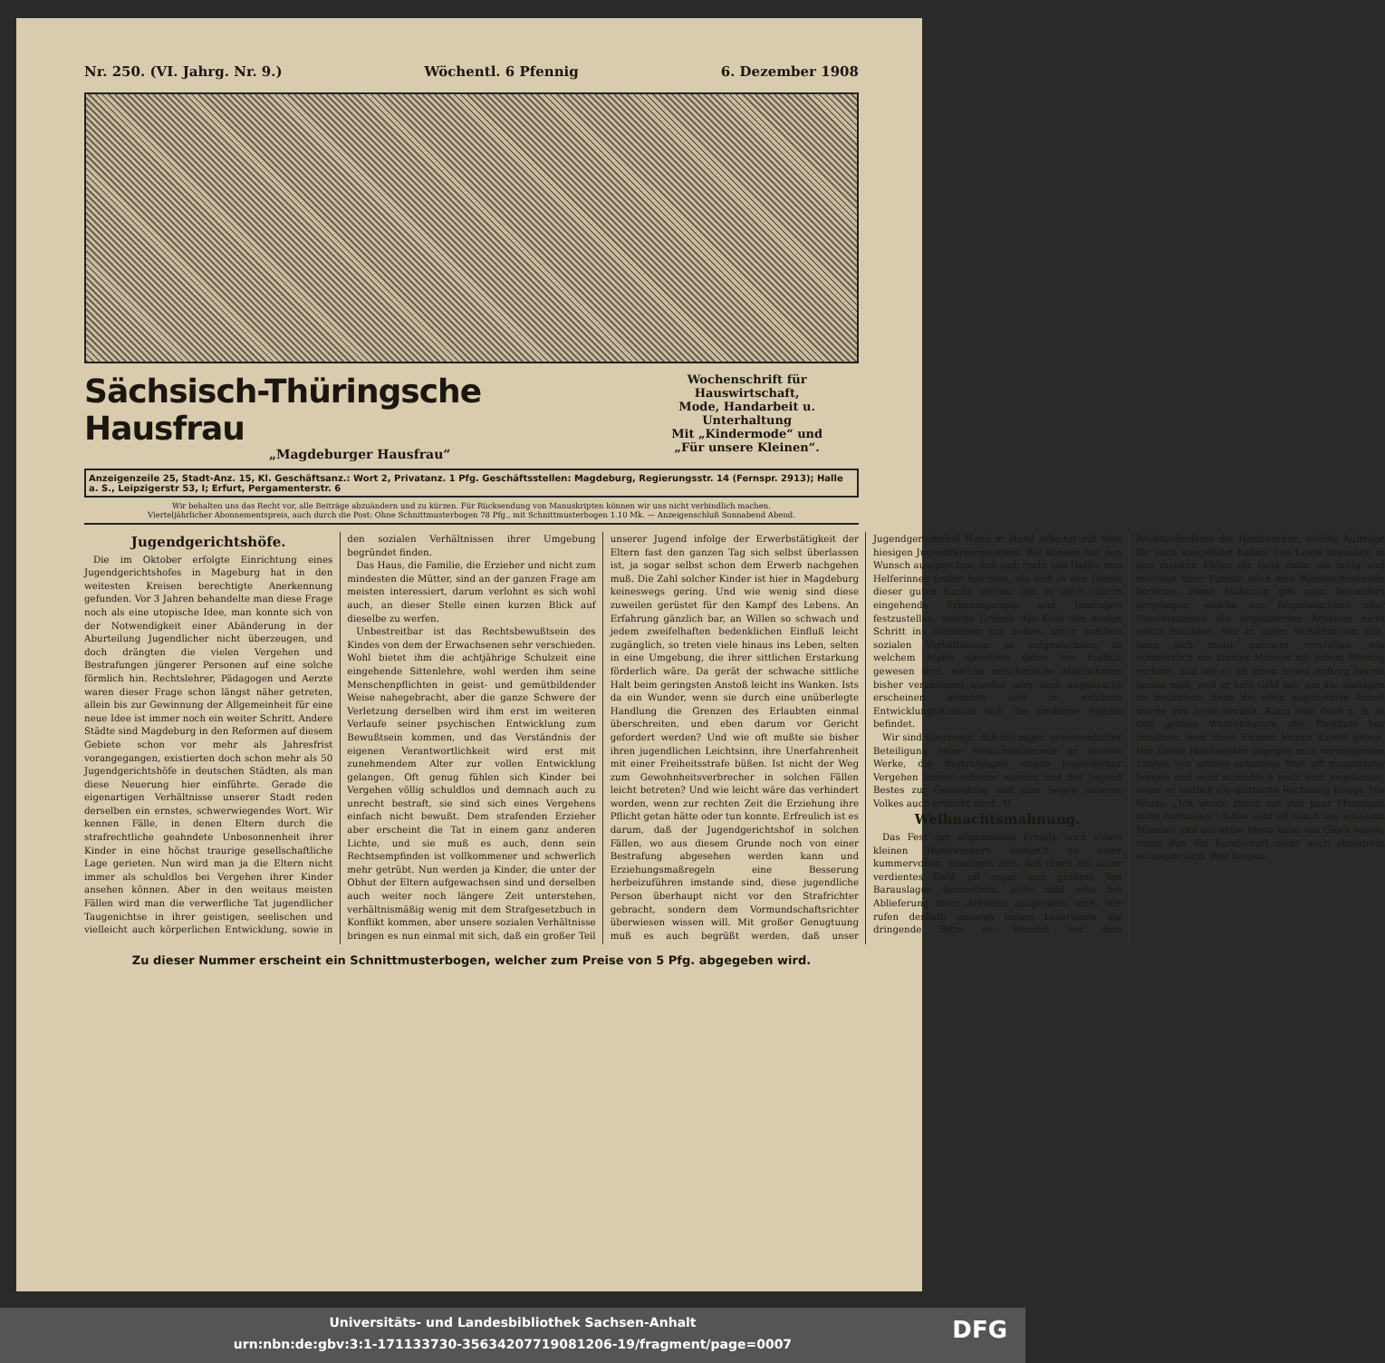Nr. 250. (VI. Jahrg. Nr. 9.) Wöchentl. 6 Pfennig 6. Dezember 1908
Sächsisch-Thüringsche Hausfrau
„Magdeburger Hausfrau“
Wochenschrift für Hauswirtschaft,
Mode, Handarbeit u. Unterhaltung
Mit „Kindermode“ und
„Für unsere Kleinen“.
Anzeigenzeile 25, Stadt-Anz. 15, Kl. Geschäftsanz.: Wort 2, Privatanz. 1 Pfg. Geschäftsstellen: Magdeburg, Regierungsstr. 14 (Fernspr. 2913); Halle a. S., Leipzigerstr 53, I; Erfurt, Pergamenterstr. 6
Wir behalten uns das Recht vor, alle Beiträge abzuändern und zu kürzen. Für Rücksendung von Manuskripten können wir uns nicht verbindlich machen.
Vierteljährlicher Abonnementspreis, auch durch die Post: Ohne Schnittmusterbogen 78 Pfg., mit Schnittmusterbogen 1.10 Mk. — Anzeigenschluß Sonnabend Abend.
Jugendgerichtshöfe.
Die im Oktober erfolgte Einrichtung eines Jugendgerichtshofes in Mageburg hat in den weitesten Kreisen berechtigte Anerkennung gefunden. Vor 3 Jahren behandelte man diese Frage noch als eine utopische Idee, man konnte sich von der Notwendigkeit einer Abänderung in der Aburteilung Jugendlicher nicht überzeugen, und doch drängten die vielen Vergehen und Bestrafungen jüngerer Personen auf eine solche förmlich hin. Rechtslehrer, Pädagogen und Aerzte waren dieser Frage schon längst näher getreten, allein bis zur Gewinnung der Allgemeinheit für eine neue Idee ist immer noch ein weiter Schritt. Andere Städte sind Magdeburg in den Reformen auf diesem Gebiete schon vor mehr als Jahresfrist vorangegangen, existierten doch schon mehr als 50 Jugendgerichtshöfe in deutschen Städten, als man diese Neuerung hier einführte. Gerade die eigenartigen Verhältnisse unserer Stadt reden derselben ein ernstes, schwerwiegendes Wort. Wir kennen Fälle, in denen Eltern durch die strafrechtliche geahndete Unbesonnenheit ihrer Kinder in eine höchst traurige gesellschaftliche Lage gerieten. Nun wird man ja die Eltern nicht immer als schuldlos bei Vergehen ihrer Kinder ansehen können. Aber in den weitaus meisten Fällen wird man die verwerfliche Tat jugendlicher Taugenichtse in ihrer geistigen, seelischen und vielleicht auch körperlichen Entwicklung, sowie in den sozialen Verhältnissen ihrer Umgebung begründet finden.
Das Haus, die Familie, die Erzieher und nicht zum mindesten die Mütter, sind an der ganzen Frage am meisten interessiert, darum verlohnt es sich wohl auch, an dieser Stelle einen kurzen Blick auf dieselbe zu werfen.
Unbestreitbar ist das Rechtsbewußtsein des Kindes von dem der Erwachsenen sehr verschieden. Wohl bietet ihm die achtjährige Schulzeit eine eingehende Sittenlehre, wohl werden ihm seine Menschenpflichten in geist- und gemütbildender Weise nahegebracht, aber die ganze Schwere der Verletzung derselben wird ihm erst im weiteren Verlaufe seiner psychischen Entwicklung zum Bewußtsein kommen, und das Verständnis der eigenen Verantwortlichkeit wird erst mit zunehmendem Alter zur vollen Entwicklung gelangen. Oft genug fühlen sich Kinder bei Vergehen völlig schuldlos und demnach auch zu unrecht bestraft, sie sind sich eines Vergehens einfach nicht bewußt. Dem strafenden Erzieher aber erscheint die Tat in einem ganz anderen Lichte, und sie muß es auch, denn sein Rechtsempfinden ist vollkommener und schwerlich mehr getrübt. Nun werden ja Kinder, die unter der Obhut der Eltern aufgewachsen sind und derselben auch weiter noch längere Zeit unterstehen, verhältnismäßig wenig mit dem Strafgesetzbuch in Konflikt kommen, aber unsere sozialen Verhältnisse bringen es nun einmal mit sich, daß ein großer Teil unserer Jugend infolge der Erwerbstätigkeit der Eltern fast den ganzen Tag sich selbst überlassen ist, ja sogar selbst schon dem Erwerb nachgehen muß. Die Zahl solcher Kinder ist hier in Magdeburg keineswegs gering. Und wie wenig sind diese zuweilen gerüstet für den Kampf des Lebens. An Erfahrung gänzlich bar, an Willen so schwach und jedem zweifelhaften bedenklichen Einfluß leicht zugänglich, so treten viele hinaus ins Leben, selten in eine Umgebung, die ihrer sittlichen Erstarkung förderlich wäre. Da gerät der schwache sittliche Halt beim geringsten Anstoß leicht ins Wanken. Ists da ein Wunder, wenn sie durch eine unüberlegte Handlung die Grenzen des Erlaubten einmal überschreiten, und eben darum vor Gericht gefordert werden? Und wie oft mußte sie bisher ihren jugendlichen Leichtsinn, ihre Unerfahrenheit mit einer Freiheitsstrafe büßen. Ist nicht der Weg zum Gewohnheitsverbrecher in solchen Fällen leicht betreten? Und wie leicht wäre das verhindert worden, wenn zur rechten Zeit die Erziehung ihre Pflicht getan hätte oder tun konnte. Erfreulich ist es darum, daß der Jugendgerichtshof in solchen Fällen, wo aus diesem Grunde noch von einer Bestrafung abgesehen werden kann und Erziehungsmaßregeln eine Besserung herbeizuführen imstande sind, diese jugendliche Person überhaupt nicht vor den Strafrichter gebracht, sondern dem Vormundschaftsrichter überwiesen wissen will. Mit großer Genugtuung muß es auch begrüßt werden, daß unser Jugendgerichtshof Hand in Hand arbeitet mit dem hiesigen Jugendfürsorgeverein. Wir können nur den Wunsch aussprechen, daß sich recht viel Helfer und Helferinnen finden möchten, die sich in den Dienst dieser guten Sache stellen; gilt es doch, durch eingehende Erkundigungen und Umfragen festzustellen, welche Gründe das Kind den ersten Schritt ins Verderben tun ließen, unter welchen sozialen Verhältnissen es aufgewachsen, in welchem Maße dieselben dabei von Einfluß gewesen sind, welche erzieherische Maßnahmen bisher verabsäumt wurden oder noch angebracht erscheinen könnten und in welchem Entwicklungsstadium sich die kindliche Psyche befindet.
Wir sind überzeugt, daß bei reger, gewissenhafter Beteiligung edler Menschenfreunde an diesem Werke, die Bestrafungen wegen jugendlicher Vergehen immer seltener werden und der Jugend Bestes zur Gesundung und zum Segen unseres Volkes auch erreicht wird. -tl.
Weihnachtsmahnung.
Das Fest der allgemeinen Freude wird vielen kleinen Handwerkern dadurch zu einer kummervollen, traurigen Zeit, daß ihnen ihr sauer verdientes Geld, oft sogar zum größten Teil Barauslagen darstellend, nicht bald oder bei Ablieferung ihrer Arbeiten ausgezahlt wird. Wir rufen deshalb unseren lieben Leserinnen die dringende Bitte zu: Bezahlt vor dem Weihnachtsfeste die Handwerker, welche Aufträge für euch ausgeführt haben! Die Leute brauchen in den meisten Fällen ihr Geld mehr als nötig und möchten ihrer Familie auch eine Weihnachtsfreude bereiten. Diese Mahnung gilt ganz besonders denjenigen, welche aus Bequemlichkeit oder Unachtsamkeit die abgelieferten Arbeiten nicht sofort bezahlen. Wer in guten Verhältnissen lebt, kann sich meist garnicht vorstellen, wie schmerzlich ein kleiner Meister mit jedem Pfennig rechnet, und wie er oft einen neuen Auftrag fahren lassen muß, weil er kein Geld hat, um die Auslagen zu bestreiten; denn die eben abgelieferte Arbeit wurde ihm nicht bezahlt. Kann man doch z. B. in den großen Warenhäusern alle Einkäufe bar bezahlen, weil diese Firmen keinen Kredit geben. Der kleine Handwerker dagegen muß vermögenden Leuten von seinem schmalen Brot oft monatelang borgen und wird schließlich noch hart angelassen, wenn er endlich die quittierte Rechnung bringt. Die Worte: „Ich werde Ihnen mit den paar Pfennigen nicht fortlaufen!“ fallen sehr oft (auch aus schönem Munde); und der arme Mann kann von Glück sagen, wenn ihm die Kundschaft nicht noch obendrein entzogen wird. Wer borgen
Zu dieser Nummer erscheint ein Schnittmusterbogen, welcher zum Preise von 5 Pfg. abgegeben wird.
Universitäts- und Landesbibliothek Sachsen-Anhalt
urn:nbn:de:gbv:3:1-171133730-35634207719081206-19/fragment/page=0007
DFG